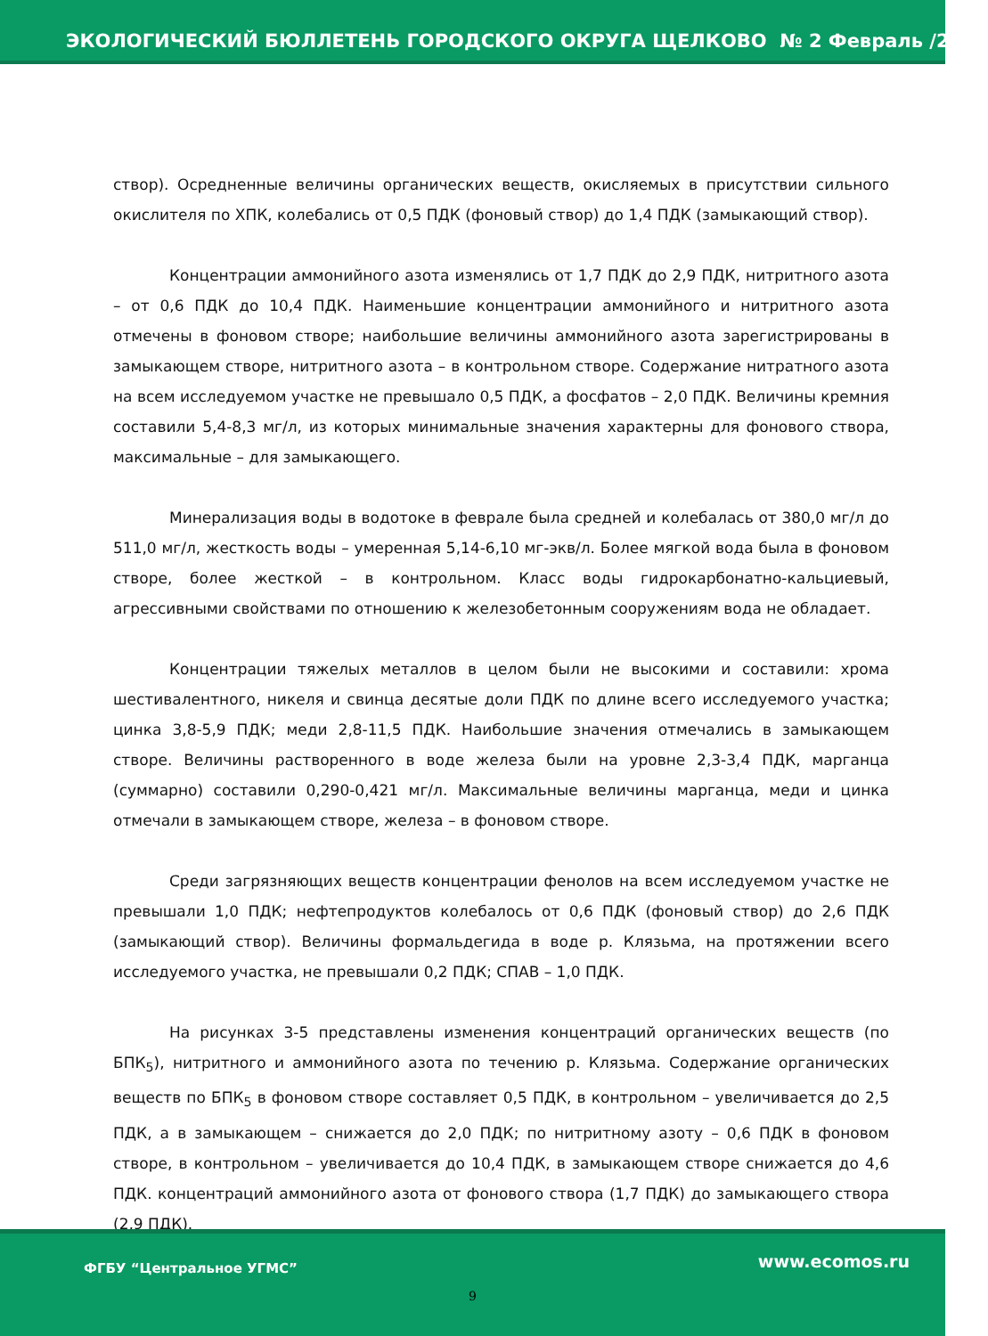ЭКОЛОГИЧЕСКИЙ БЮЛЛЕТЕНЬ ГОРОДСКОГО ОКРУГА ЩЕЛКОВО № 2 Февраль /2020
створ). Осредненные величины органических веществ, окисляемых в присутствии сильного окислителя по ХПК, колебались от 0,5 ПДК (фоновый створ) до 1,4 ПДК (замыкающий створ).
Концентрации аммонийного азота изменялись от 1,7 ПДК до 2,9 ПДК, нитритного азота – от 0,6 ПДК до 10,4 ПДК. Наименьшие концентрации аммонийного и нитритного азота отмечены в фоновом створе; наибольшие величины аммонийного азота зарегистрированы в замыкающем створе, нитритного азота – в контрольном створе. Содержание нитратного азота на всем исследуемом участке не превышало 0,5 ПДК, а фосфатов – 2,0 ПДК. Величины кремния составили 5,4-8,3 мг/л, из которых минимальные значения характерны для фонового створа, максимальные – для замыкающего.
Минерализация воды в водотоке в феврале была средней и колебалась от 380,0 мг/л до 511,0 мг/л, жесткость воды – умеренная 5,14-6,10 мг-экв/л. Более мягкой вода была в фоновом створе, более жесткой – в контрольном. Класс воды гидрокарбонатно-кальциевый, агрессивными свойствами по отношению к железобетонным сооружениям вода не обладает.
Концентрации тяжелых металлов в целом были не высокими и составили: хрома шестивалентного, никеля и свинца десятые доли ПДК по длине всего исследуемого участка; цинка 3,8-5,9 ПДК; меди 2,8-11,5 ПДК. Наибольшие значения отмечались в замыкающем створе. Величины растворенного в воде железа были на уровне 2,3-3,4 ПДК, марганца (суммарно) составили 0,290-0,421 мг/л. Максимальные величины марганца, меди и цинка отмечали в замыкающем створе, железа – в фоновом створе.
Среди загрязняющих веществ концентрации фенолов на всем исследуемом участке не превышали 1,0 ПДК; нефтепродуктов колебалось от 0,6 ПДК (фоновый створ) до 2,6 ПДК (замыкающий створ). Величины формальдегида в воде р. Клязьма, на протяжении всего исследуемого участка, не превышали 0,2 ПДК; СПАВ – 1,0 ПДК.
На рисунках 3-5 представлены изменения концентраций органических веществ (по БПК<sub>5</sub>), нитритного и аммонийного азота по течению р. Клязьма. Содержание органических веществ по БПК<sub>5</sub> в фоновом створе составляет 0,5 ПДК, в контрольном – увеличивается до 2,5 ПДК, а в замыкающем – снижается до 2,0 ПДК; по нитритному азоту – 0,6 ПДК в фоновом створе, в контрольном – увеличивается до 10,4 ПДК, в замыкающем створе снижается до 4,6 ПДК. концентраций аммонийного азота от фонового створа (1,7 ПДК) до замыкающего створа (2,9 ПДК).
ФГБУ “Центральное УГМС” www.ecomos.ru
9